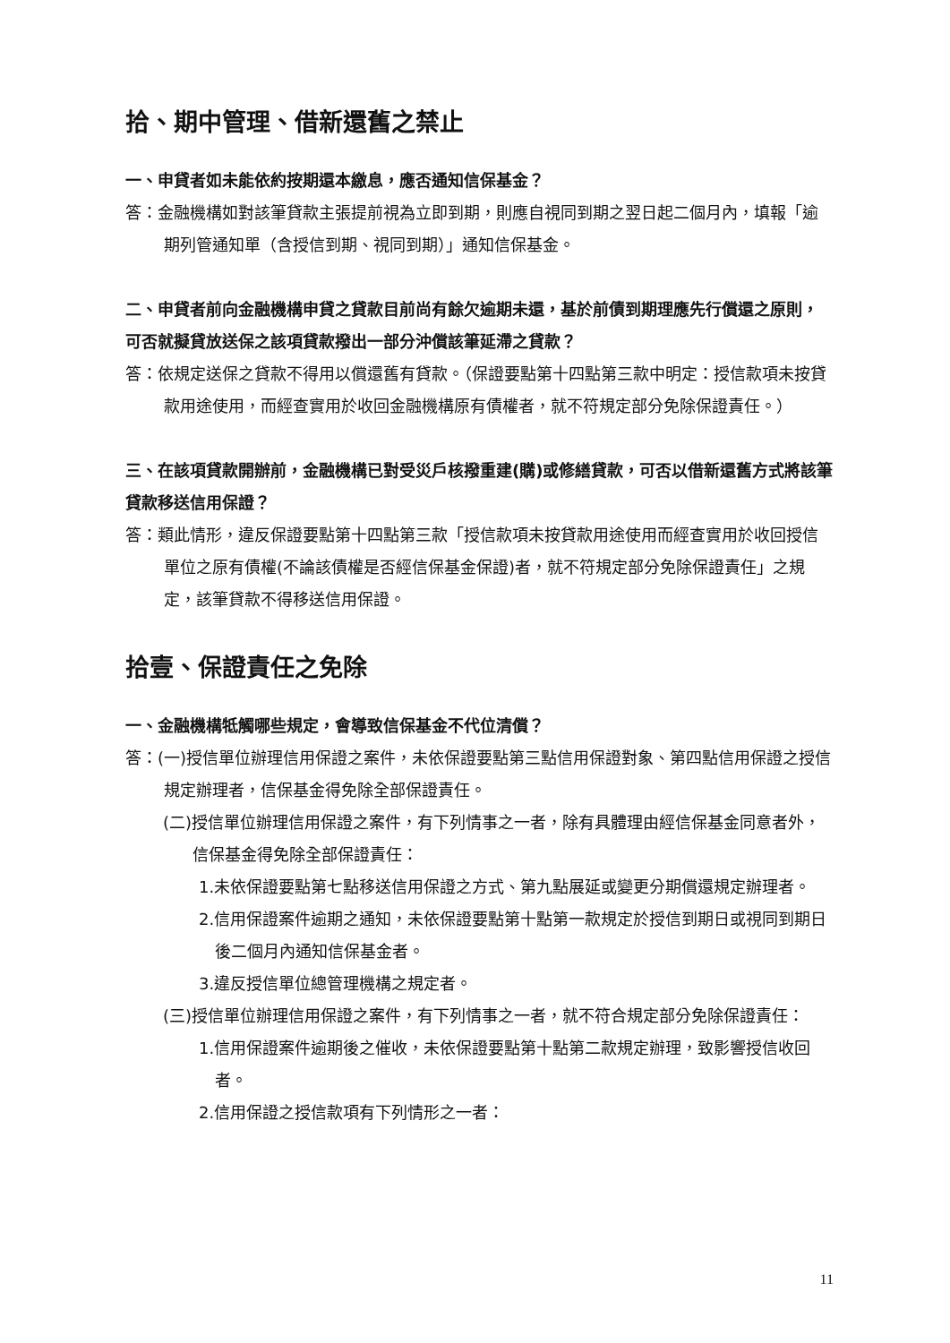拾、期中管理、借新還舊之禁止
一、申貸者如未能依約按期還本繳息，應否通知信保基金？
答：金融機構如對該筆貸款主張提前視為立即到期，則應自視同到期之翌日起二個月內，填報「逾期列管通知單（含授信到期、視同到期）」通知信保基金。
二、申貸者前向金融機構申貸之貸款目前尚有餘欠逾期未還，基於前債到期理應先行償還之原則，可否就擬貸放送保之該項貸款撥出一部分沖償該筆延滯之貸款？
答：依規定送保之貸款不得用以償還舊有貸款。（保證要點第十四點第三款中明定：授信款項未按貸款用途使用，而經查實用於收回金融機構原有債權者，就不符規定部分免除保證責任。）
三、在該項貸款開辦前，金融機構已對受災戶核撥重建(購)或修繕貸款，可否以借新還舊方式將該筆貸款移送信用保證？
答：類此情形，違反保證要點第十四點第三款「授信款項未按貸款用途使用而經查實用於收回授信單位之原有債權(不論該債權是否經信保基金保證)者，就不符規定部分免除保證責任」之規定，該筆貸款不得移送信用保證。
拾壹、保證責任之免除
一、金融機構牴觸哪些規定，會導致信保基金不代位清償？
答：(一)授信單位辦理信用保證之案件，未依保證要點第三點信用保證對象、第四點信用保證之授信規定辦理者，信保基金得免除全部保證責任。
(二)授信單位辦理信用保證之案件，有下列情事之一者，除有具體理由經信保基金同意者外，信保基金得免除全部保證責任：
1.未依保證要點第七點移送信用保證之方式、第九點展延或變更分期償還規定辦理者。
2.信用保證案件逾期之通知，未依保證要點第十點第一款規定於授信到期日或視同到期日後二個月內通知信保基金者。
3.違反授信單位總管理機構之規定者。
(三)授信單位辦理信用保證之案件，有下列情事之一者，就不符合規定部分免除保證責任：
1.信用保證案件逾期後之催收，未依保證要點第十點第二款規定辦理，致影響授信收回者。
2.信用保證之授信款項有下列情形之一者：
11